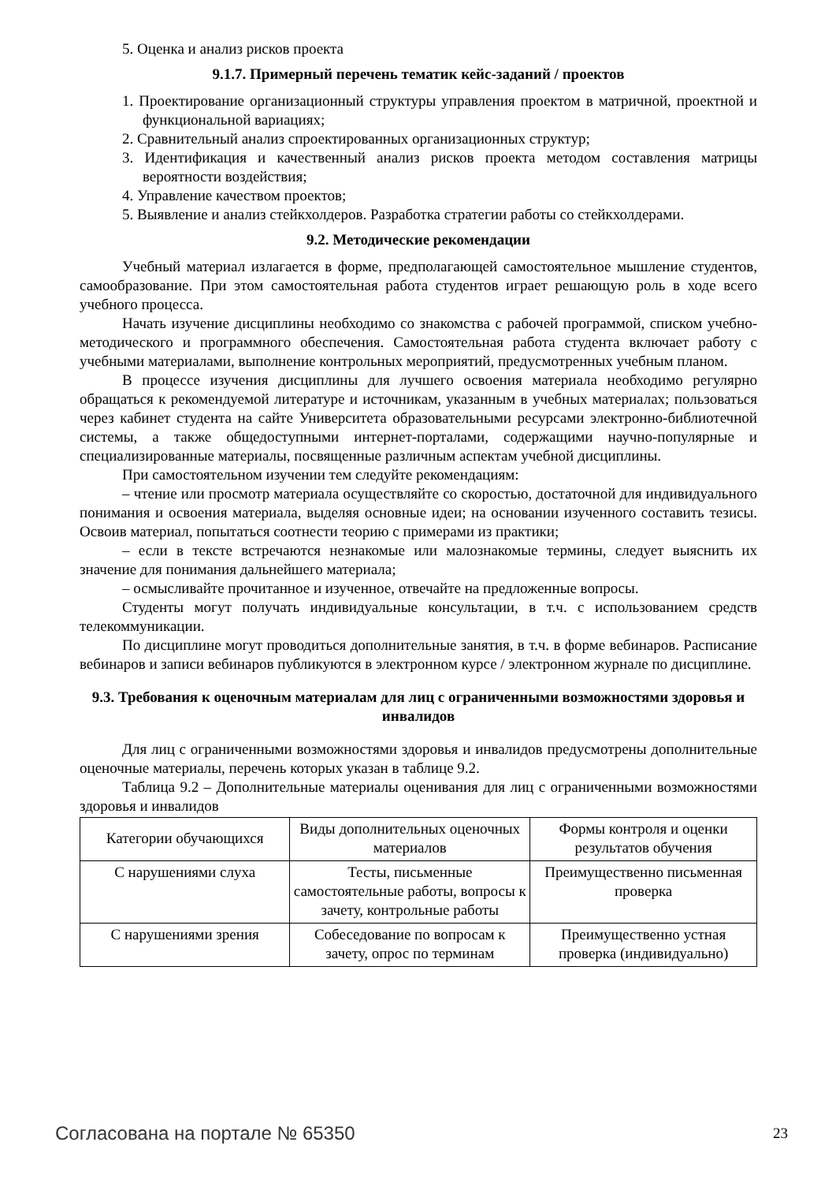5. Оценка и анализ рисков проекта
9.1.7. Примерный перечень тематик кейс-заданий / проектов
1. Проектирование организационный структуры управления проектом в матричной, проектной и функциональной вариациях;
2. Сравнительный анализ спроектированных организационных структур;
3. Идентификация и качественный анализ рисков проекта методом составления матрицы вероятности воздействия;
4. Управление качеством проектов;
5. Выявление и анализ стейкхолдеров. Разработка стратегии работы со стейкхолдерами.
9.2. Методические рекомендации
Учебный материал излагается в форме, предполагающей самостоятельное мышление студентов, самообразование. При этом самостоятельная работа студентов играет решающую роль в ходе всего учебного процесса.
Начать изучение дисциплины необходимо со знакомства с рабочей программой, списком учебно-методического и программного обеспечения. Самостоятельная работа студента включает работу с учебными материалами, выполнение контрольных мероприятий, предусмотренных учебным планом.
В процессе изучения дисциплины для лучшего освоения материала необходимо регулярно обращаться к рекомендуемой литературе и источникам, указанным в учебных материалах; пользоваться через кабинет студента на сайте Университета образовательными ресурсами электронно-библиотечной системы, а также общедоступными интернет-порталами, содержащими научно-популярные и специализированные материалы, посвященные различным аспектам учебной дисциплины.
При самостоятельном изучении тем следуйте рекомендациям:
– чтение или просмотр материала осуществляйте со скоростью, достаточной для индивидуального понимания и освоения материала, выделяя основные идеи; на основании изученного составить тезисы. Освоив материал, попытаться соотнести теорию с примерами из практики;
– если в тексте встречаются незнакомые или малознакомые термины, следует выяснить их значение для понимания дальнейшего материала;
– осмысливайте прочитанное и изученное, отвечайте на предложенные вопросы.
Студенты могут получать индивидуальные консультации, в т.ч. с использованием средств телекоммуникации.
По дисциплине могут проводиться дополнительные занятия, в т.ч. в форме вебинаров. Расписание вебинаров и записи вебинаров публикуются в электронном курсе / электронном журнале по дисциплине.
9.3. Требования к оценочным материалам для лиц с ограниченными возможностями здоровья и инвалидов
Для лиц с ограниченными возможностями здоровья и инвалидов предусмотрены дополнительные оценочные материалы, перечень которых указан в таблице 9.2.
Таблица 9.2 – Дополнительные материалы оценивания для лиц с ограниченными возможностями здоровья и инвалидов
| Категории обучающихся | Виды дополнительных оценочных материалов | Формы контроля и оценки результатов обучения |
| С нарушениями слуха | Тесты, письменные самостоятельные работы, вопросы к зачету, контрольные работы | Преимущественно письменная проверка |
| С нарушениями зрения | Собеседование по вопросам к зачету, опрос по терминам | Преимущественно устная проверка (индивидуально) |
Согласована на портале № 65350 23